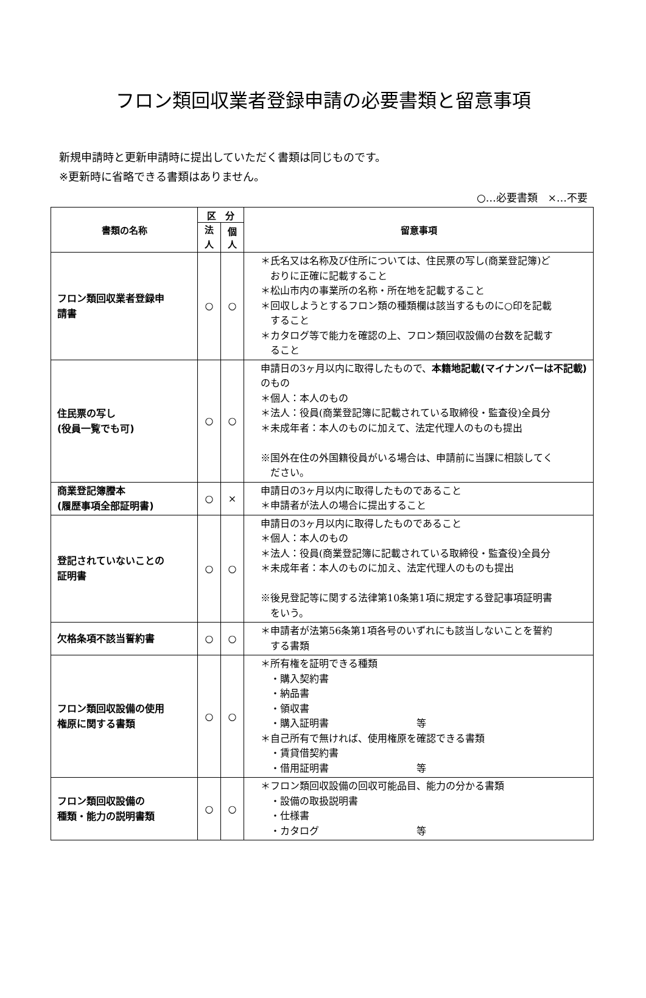フロン類回収業者登録申請の必要書類と留意事項
新規申請時と更新申請時に提出していただく書類は同じものです。
※更新時に省略できる書類はありません。
○…必要書類　×…不要
| 書類の名称 | 区 分 | | 留意事項 |
| --- | --- | --- | --- |
| | 法 人 | 個 人 | |
| フロン類回収業者登録申 請書 | ○ | ○ | ＊氏名又は名称及び住所については、住民票の写し(商業登記簿)ど おりに正確に記載すること ＊松山市内の事業所の名称・所在地を記載すること ＊回収しようとするフロン類の種類欄は該当するものに○印を記載 すること ＊カタログ等で能力を確認の上、フロン類回収設備の台数を記載す ること |
| 住民票の写し (役員一覧でも可) | ○ | ○ | 申請日の3ヶ月以内に取得したもので、 本籍地記載(マイナンバーは不記載) のもの ＊個人：本人のもの ＊法人：役員(商業登記簿に記載されている取締役・監査役)全員分 ＊未成年者：本人のものに加えて、法定代理人のものも提出 ※国外在住の外国籍役員がいる場合は、申請前に当課に相談してく ださい。 |
| 商業登記簿謄本 (履歴事項全部証明書) | ○ | × | 申請日の3ヶ月以内に取得したものであること ＊申請者が法人の場合に提出すること |
| 登記されていないことの 証明書 | ○ | ○ | 申請日の3ヶ月以内に取得したものであること ＊個人：本人のもの ＊法人：役員(商業登記簿に記載されている取締役・監査役)全員分 ＊未成年者：本人のものに加え、法定代理人のものも提出 ※後見登記等に関する法律第10条第1項に規定する登記事項証明書 をいう。 |
| 欠格条項不該当誓約書 | ○ | ○ | ＊申請者が法第56条第1項各号のいずれにも該当しないことを誓約 する書類 |
| フロン類回収設備の使用 権原に関する書類 | ○ | ○ | ＊所有権を証明できる種類 ・購入契約書 ・納品書 ・領収書 ・購入証明書 等 ＊自己所有で無ければ、使用権原を確認できる書類 ・賃貸借契約書 ・借用証明書 等 |
| フロン類回収設備の 種類・能力の説明書類 | ○ | ○ | ＊フロン類回収設備の回収可能品目、能力の分かる書類 ・設備の取扱説明書 ・仕様書 ・カタログ 等 |